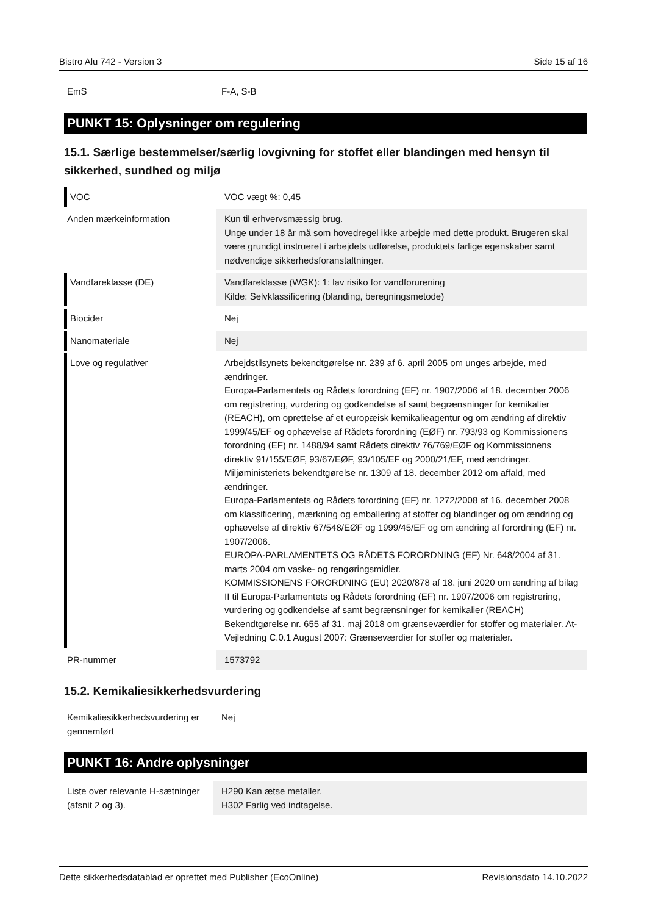Bistro Alu 742 - Version 3 Side 15 af 16
| EmS | F-A, S-B |
PUNKT 15: Oplysninger om regulering
15.1. Særlige bestemmelser/særlig lovgivning for stoffet eller blandingen med hensyn til sikkerhed, sundhed og miljø
| VOC | VOC vægt %: 0,45 |
| Anden mærkeinformation | Kun til erhvervsmæssig brug. Unge under 18 år må som hovedregel ikke arbejde med dette produkt. Brugeren skal være grundigt instrueret i arbejdets udførelse, produktets farlige egenskaber samt nødvendige sikkerhedsforanstaltninger. |
| Vandfareklasse (DE) | Vandfareklasse (WGK): 1: lav risiko for vandforurening Kilde: Selvklassificering (blanding, beregningsmetode) |
| Biocider | Nej |
| Nanomateriale | Nej |
| Love og regulativer | Arbejdstilsynets bekendtgørelse nr. 239 af 6. april 2005 om unges arbejde, med ændringer. Europa-Parlamentets og Rådets forordning (EF) nr. 1907/2006 af 18. december 2006 om registrering, vurdering og godkendelse af samt begrænsninger for kemikalier (REACH), om oprettelse af et europæisk kemikalieagentur og om ændring af direktiv 1999/45/EF og ophævelse af Rådets forordning (EØF) nr. 793/93 og Kommissionens forordning (EF) nr. 1488/94 samt Rådets direktiv 76/769/EØF og Kommissionens direktiv 91/155/EØF, 93/67/EØF, 93/105/EF og 2000/21/EF, med ændringer. Miljøministeriets bekendtgørelse nr. 1309 af 18. december 2012 om affald, med ændringer. Europa-Parlamentets og Rådets forordning (EF) nr. 1272/2008 af 16. december 2008 om klassificering, mærkning og emballering af stoffer og blandinger og om ændring og ophævelse af direktiv 67/548/EØF og 1999/45/EF og om ændring af forordning (EF) nr. 1907/2006. EUROPA-PARLAMENTETS OG RÅDETS FORORDNING (EF) Nr. 648/2004 af 31. marts 2004 om vaske- og rengøringsmidler. KOMMISSIONENS FORORDNING (EU) 2020/878 af 18. juni 2020 om ændring af bilag II til Europa-Parlamentets og Rådets forordning (EF) nr. 1907/2006 om registrering, vurdering og godkendelse af samt begrænsninger for kemikalier (REACH) Bekendtgørelse nr. 655 af 31. maj 2018 om grænseværdier for stoffer og materialer. At-Vejledning C.0.1 August 2007: Grænseværdier for stoffer og materialer. |
| PR-nummer | 1573792 |
15.2. Kemikaliesikkerhedsvurdering
| Kemikaliesikkerhedsvurdering er gennemført | Nej |
PUNKT 16: Andre oplysninger
| Liste over relevante H-sætninger (afsnit 2 og 3). | H290 Kan ætse metaller. H302 Farlig ved indtagelse. |
Dette sikkerhedsdatablad er oprettet med Publisher (EcoOnline) Revisionsdato 14.10.2022